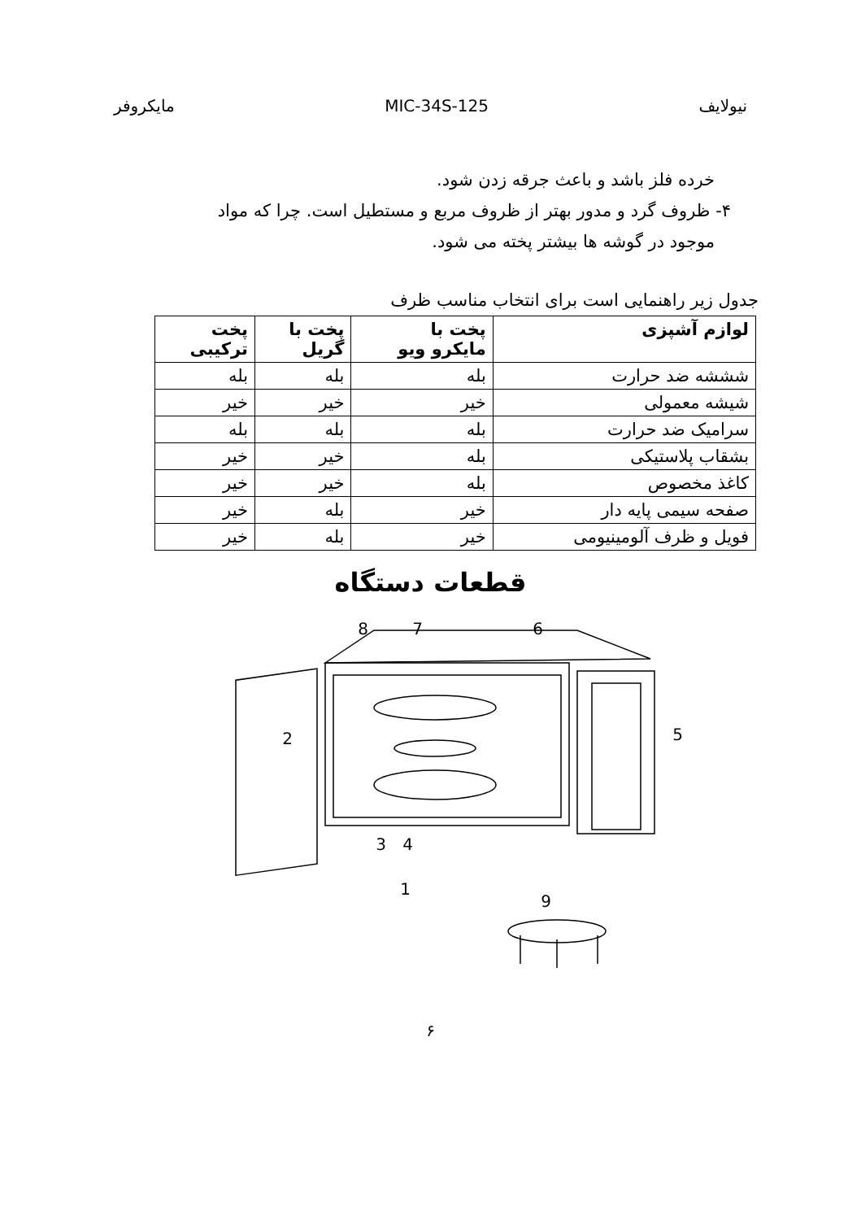نیولایف MIC-34S-125 مایکروفر
خرده فلز باشد و باعث جرقه زدن شود.
۴- ظروف گرد و مدور بهتر از ظروف مربع و مستطیل است. چرا که مواد
موجود در گوشه ها بیشتر پخته می شود.
جدول زیر راهنمایی است برای انتخاب مناسب ظرف
| لوازم آشپزی | پخت با مایکرو ویو | پخت با گریل | پخت ترکیبی |
| --- | --- | --- | --- |
| شششه ضد حرارت | بله | بله | بله |
| شیشه معمولی | خیر | خیر | خیر |
| سرامیک ضد حرارت | بله | بله | بله |
| بشقاب پلاستیکی | بله | خیر | خیر |
| کاغذ مخصوص | بله | خیر | خیر |
| صفحه سیمی پایه دار | خیر | بله | خیر |
| فویل و ظرف آلومینیومی | خیر | بله | خیر |
قطعات دستگاه
8
7
6
5
2
3
4
1
9
۶